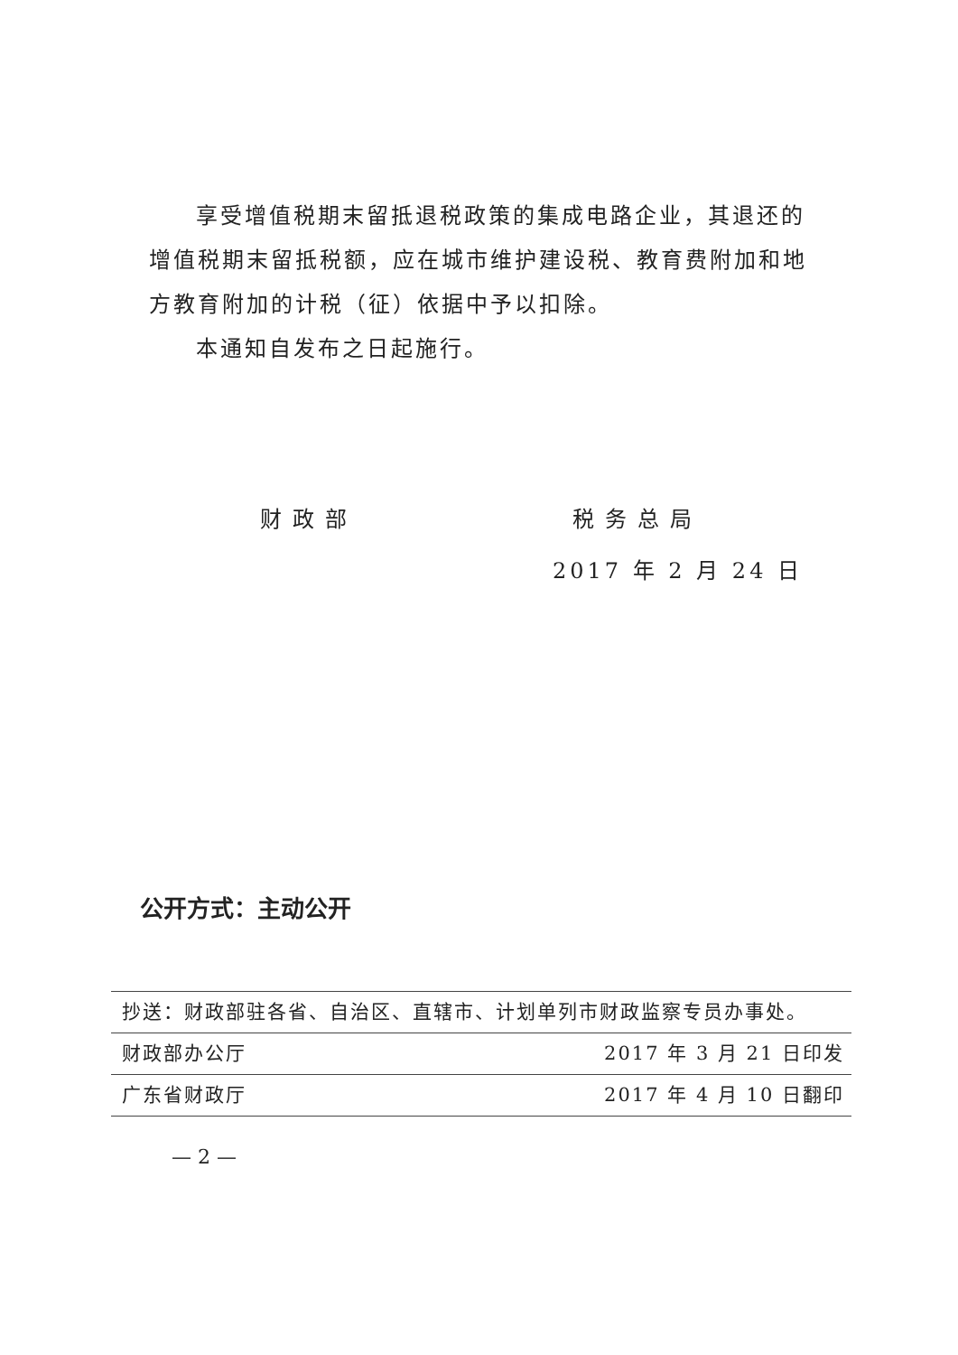享受增值税期末留抵退税政策的集成电路企业，其退还的增值税期末留抵税额，应在城市维护建设税、教育费附加和地方教育附加的计税（征）依据中予以扣除。
本通知自发布之日起施行。
财政部 税务总局
2017 年 2 月 24 日
公开方式：主动公开
抄送：财政部驻各省、自治区、直辖市、计划单列市财政监察专员办事处。
财政部办公厅 2017 年 3 月 21 日印发
广东省财政厅 2017 年 4 月 10 日翻印
— 2 —